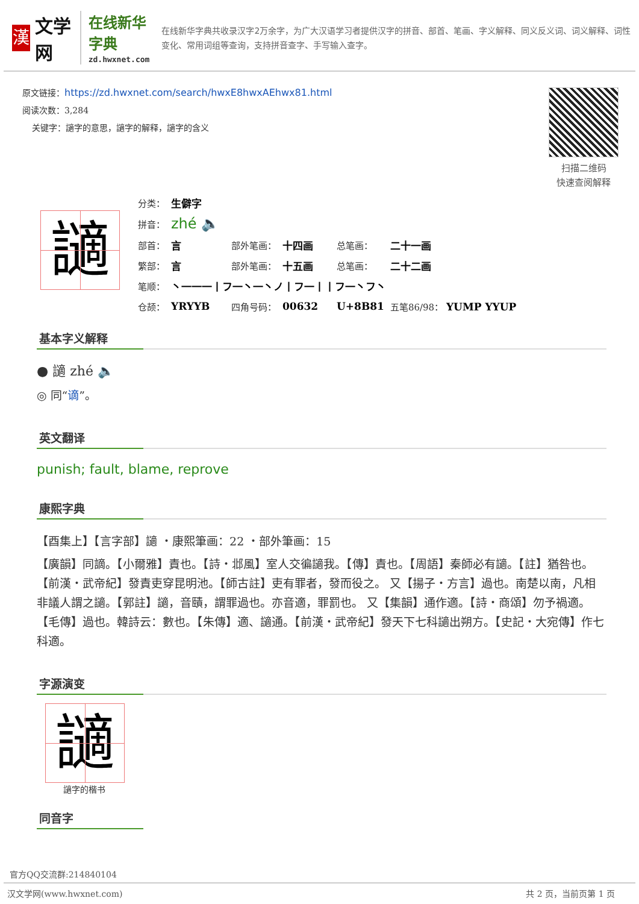漢
文学网
在线新华字典
zd.hwxnet.com
在线新华字典共收录汉字2万余字，为广大汉语学习者提供汉字的拼音、部首、笔画、字义解释、同义反义词、词义解释、词性变化、常用词组等查询，支持拼音查字、手写输入查字。
原文链接：https://zd.hwxnet.com/search/hwxE8hwxAEhwx81.html
阅读次数：3,284
关键字：讁字的意思，讁字的解释，讁字的含义
扫描二维码
快速查阅解释
讁
| 分类： | 生僻字 | | | | |
| 拼音： | zhé 🔈 | | | | |
| 部首： | 言 | 部外笔画： | 十四画 | 总笔画： | 二十一画 |
| 繁部： | 言 | 部外笔画： | 十五画 | 总笔画： | 二十二画 |
| 笔顺： | 丶一一一丨フ一丶一丶ノ丨フ一丨丨フ一丶フ丶 | | | | |
| 仓颉： | YRYYB | 四角号码： | 00632 | U+8B81 | 五笔86/98： YUMP YYUP |
基本字义解释
● 讁 zhé 🔈
◎ 同“谪”。
英文翻译
punish; fault, blame, reprove
康熙字典
【酉集上】【言字部】讁 ・康熙筆画：22 ・部外筆画：15
【廣韻】同謫。【小爾雅】責也。【詩・邶風】室人交徧讁我。【傳】責也。【周語】秦師必有讁。【註】猶咎也。【前漢・武帝紀】發責吏穿昆明池。【師古註】吏有罪者，發而役之。 又【揚子・方言】過也。南楚以南，凡相非議人謂之讁。【郭註】讁，音賾，謂罪過也。亦音適，罪罰也。 又【集韻】通作適。【詩・商頌】勿予禍適。【毛傳】過也。韓詩云：數也。【朱傳】適、讁通。【前漢・武帝紀】發天下七科讁出朔方。【史記・大宛傳】作七科適。
字源演变
讁
讁字的楷书
同音字
官方QQ交流群:214840104
汉文学网(www.hwxnet.com) 共 2 页，当前页第 1 页